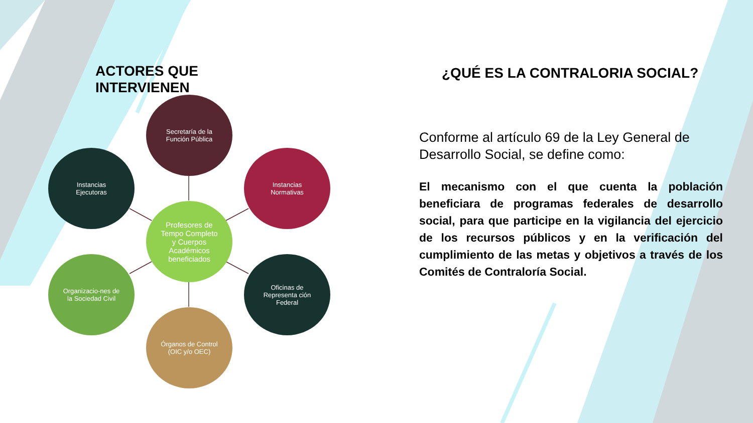ACTORES QUE
INTERVIENEN
Secretaría de la Función Pública
Instancias Ejecutoras Instancias Normativas
Profesores de Tempo Completo y Cuerpos Académicos beneficiados
Organizacio-nes de la Sociedad Civil
Oficinas de Representa ción Federal
Órganos de Control (OIC y/o OEC)
¿QUÉ ES LA CONTRALORIA SOCIAL?
Conforme al artículo 69 de la Ley General de Desarrollo Social, se define como:
El mecanismo con el que cuenta la población beneficiara de programas federales de desarrollo social, para que participe en la vigilancia del ejercicio de los recursos públicos y en la verificación del cumplimiento de las metas y objetivos a través de los Comités de Contraloría Social.